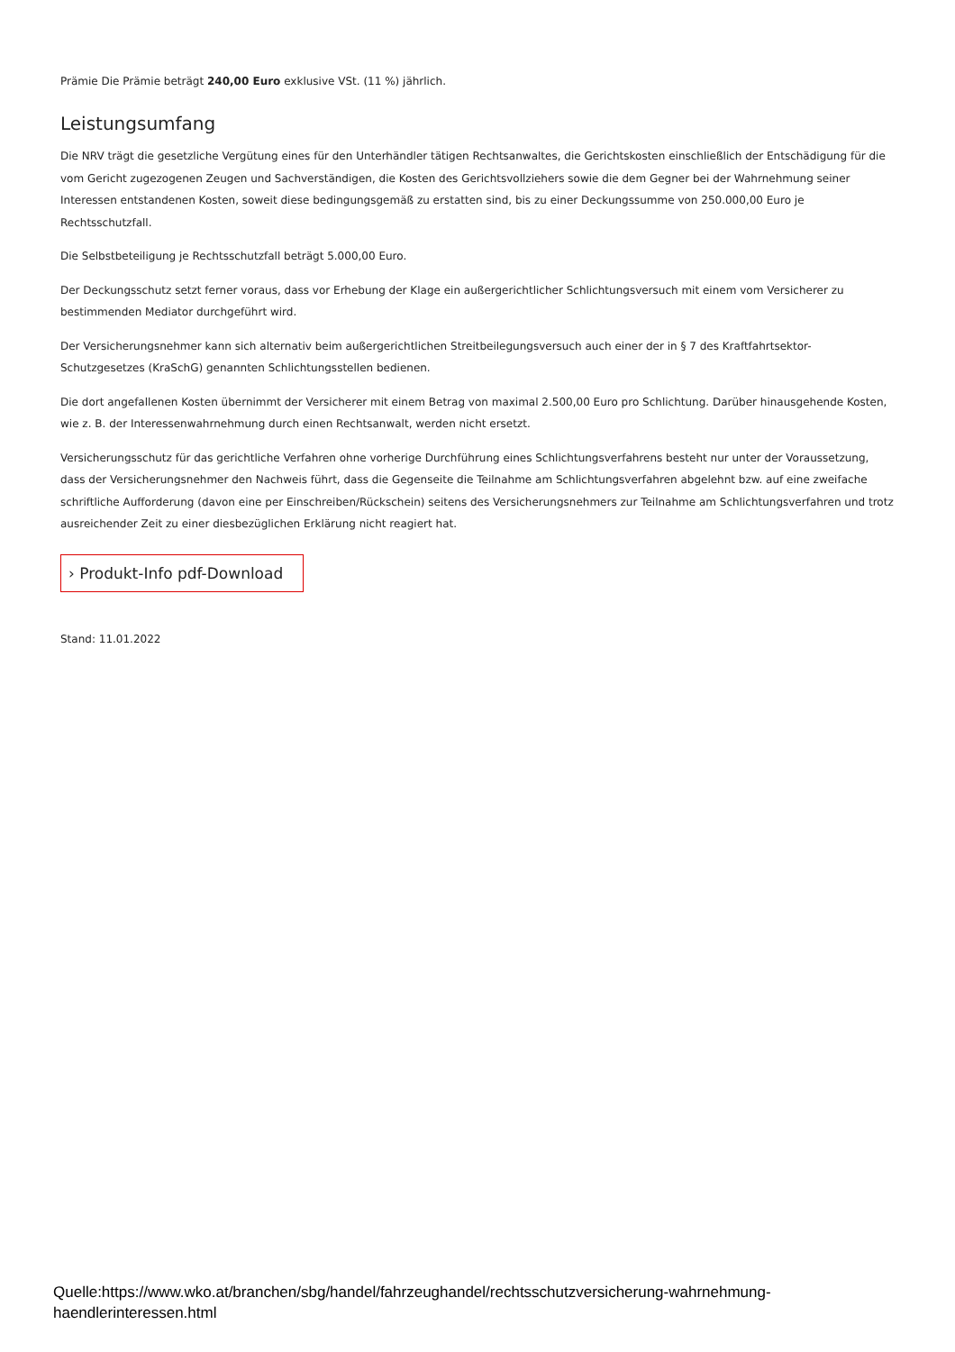Prämie Die Prämie beträgt 240,00 Euro exklusive VSt. (11 %) jährlich.
Leistungsumfang
Die NRV trägt die gesetzliche Vergütung eines für den Unterhändler tätigen Rechtsanwaltes, die Gerichtskosten einschließlich der Entschädigung für die vom Gericht zugezogenen Zeugen und Sachverständigen, die Kosten des Gerichtsvollziehers sowie die dem Gegner bei der Wahrnehmung seiner Interessen entstandenen Kosten, soweit diese bedingungsgemäß zu erstatten sind, bis zu einer Deckungssumme von 250.000,00 Euro je Rechtsschutzfall.
Die Selbstbeteiligung je Rechtsschutzfall beträgt 5.000,00 Euro.
Der Deckungsschutz setzt ferner voraus, dass vor Erhebung der Klage ein außergerichtlicher Schlichtungsversuch mit einem vom Versicherer zu bestimmenden Mediator durchgeführt wird.
Der Versicherungsnehmer kann sich alternativ beim außergerichtlichen Streitbeilegungsversuch auch einer der in § 7 des Kraftfahrtsektor-Schutzgesetzes (KraSchG) genannten Schlichtungsstellen bedienen.
Die dort angefallenen Kosten übernimmt der Versicherer mit einem Betrag von maximal 2.500,00 Euro pro Schlichtung. Darüber hinausgehende Kosten, wie z. B. der Interessenwahrnehmung durch einen Rechtsanwalt, werden nicht ersetzt.
Versicherungsschutz für das gerichtliche Verfahren ohne vorherige Durchführung eines Schlichtungsverfahrens besteht nur unter der Voraussetzung, dass der Versicherungsnehmer den Nachweis führt, dass die Gegenseite die Teilnahme am Schlichtungsverfahren abgelehnt bzw. auf eine zweifache schriftliche Aufforderung (davon eine per Einschreiben/Rückschein) seitens des Versicherungsnehmers zur Teilnahme am Schlichtungsverfahren und trotz ausreichender Zeit zu einer diesbezüglichen Erklärung nicht reagiert hat.
› Produkt-Info pdf-Download
Stand: 11.01.2022
Quelle:https://www.wko.at/branchen/sbg/handel/fahrzeughandel/rechtsschutzversicherung-wahrnehmung-
haendlerinteressen.html